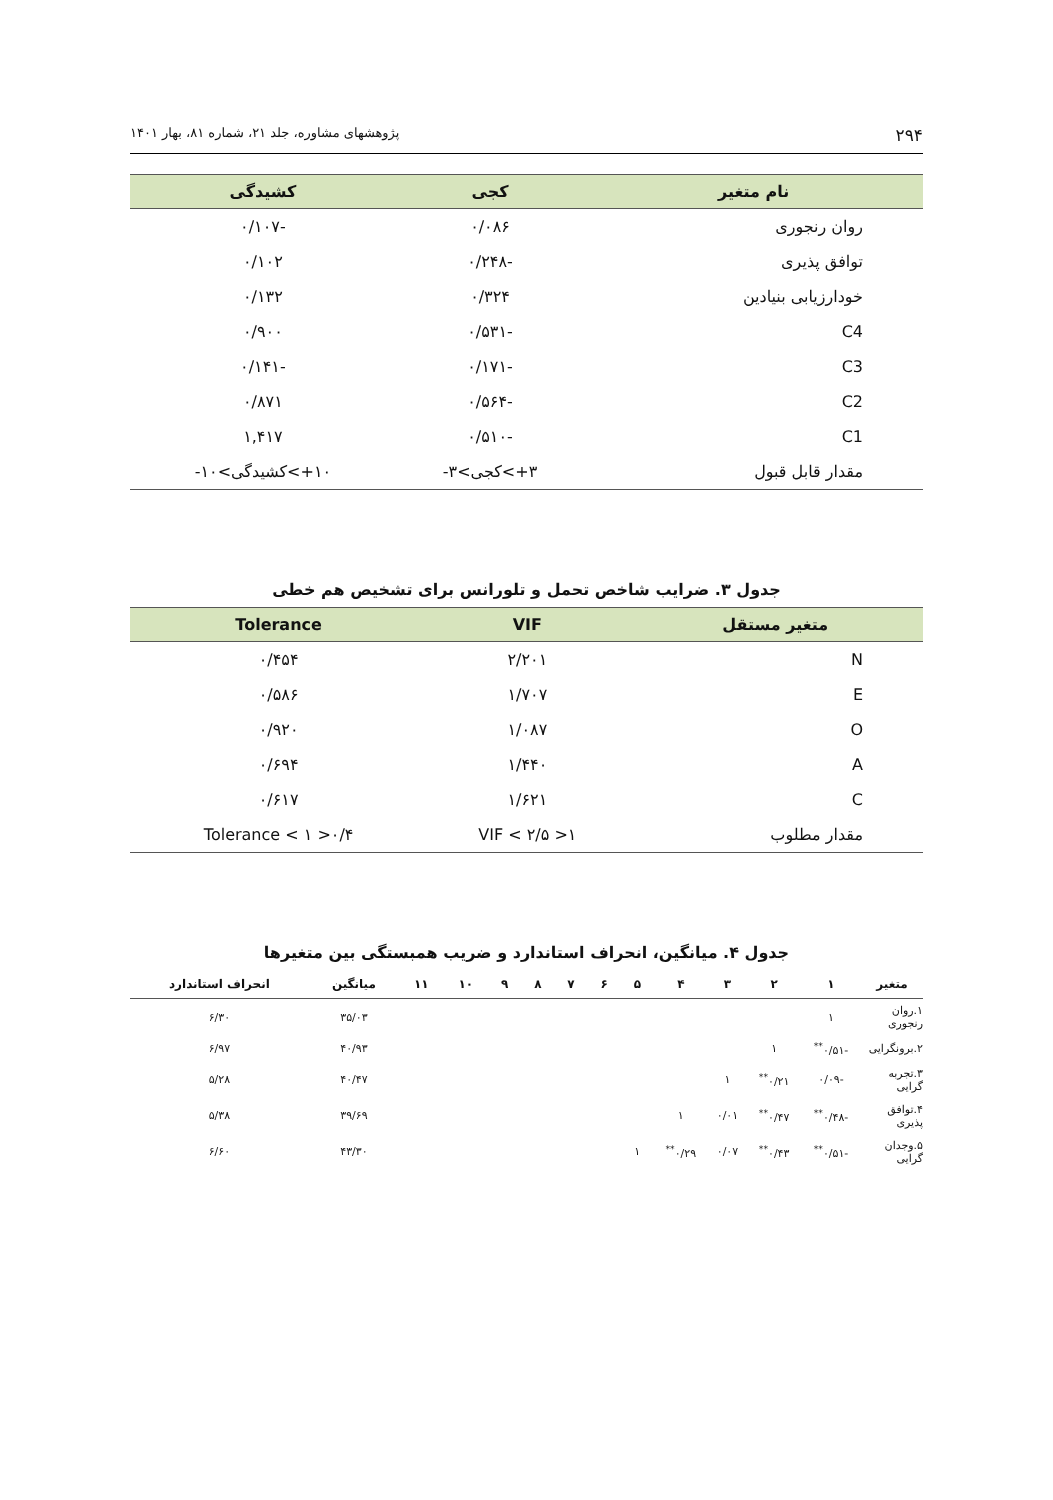۲۹۴ پژوهشهای مشاوره، جلد ۲۱، شماره ۸۱، بهار ۱۴۰۱
| نام متغیر | کجی | کشیدگی |
| --- | --- | --- |
| روان رنجوری | ۰/۰۸۶ | -۰/۱۰۷ |
| توافق پذیری | -۰/۲۴۸ | ۰/۱۰۲ |
| خودارزیابی بنیادین | ۰/۳۲۴ | ۰/۱۳۲ |
| C4 | -۰/۵۳۱ | ۰/۹۰۰ |
| C3 | -۰/۱۷۱ | -۰/۱۴۱ |
| C2 | -۰/۵۶۴ | ۰/۸۷۱ |
| C1 | -۰/۵۱۰ | ۱,۴۱۷ |
| مقدار قابل قبول | ۳+>کجی>۳- | ۱۰+>کشیدگی>۱۰- |
جدول ۳. ضرایب شاخص تحمل و تلورانس برای تشخیص هم خطی
| متغیر مستقل | VIF | Tolerance |
| --- | --- | --- |
| N | ۲/۲۰۱ | ۰/۴۵۴ |
| E | ۱/۷۰۷ | ۰/۵۸۶ |
| O | ۱/۰۸۷ | ۰/۹۲۰ |
| A | ۱/۴۴۰ | ۰/۶۹۴ |
| C | ۱/۶۲۱ | ۰/۶۱۷ |
| مقدار مطلوب | ۱< VIF < ۲/۵ | ۰/۴< Tolerance < ۱ |
جدول ۴. میانگین، انحراف استاندارد و ضریب همبستگی بین متغیرها
| متغیر | ۱ | ۲ | ۳ | ۴ | ۵ | ۶ | ۷ | ۸ | ۹ | ۱۰ | ۱۱ | میانگین | انحراف استاندارد |
| --- | --- | --- | --- | --- | --- | --- | --- | --- | --- | --- | --- | --- | --- |
| ۱.روان رنجوری | ۱ | | | | | | | | | | | ۳۵/۰۳ | ۶/۳۰ |
| ۲.برونگرایی | -۰/۵۱<sup>**</sup> | ۱ | | | | | | | | | | ۴۰/۹۳ | ۶/۹۷ |
| ۳.تجربه گرایی | -۰/۰۹ | ۰/۲۱<sup>**</sup> | ۱ | | | | | | | | | ۴۰/۴۷ | ۵/۲۸ |
| ۴.توافق پذیری | -۰/۴۸<sup>**</sup> | ۰/۴۷<sup>**</sup> | ۰/۰۱ | ۱ | | | | | | | | ۳۹/۶۹ | ۵/۳۸ |
| ۵.وجدان گرایی | -۰/۵۱<sup>**</sup> | ۰/۴۳<sup>**</sup> | ۰/۰۷ | ۰/۲۹<sup>**</sup> | ۱ | | | | | | | ۴۳/۳۰ | ۶/۶۰ |